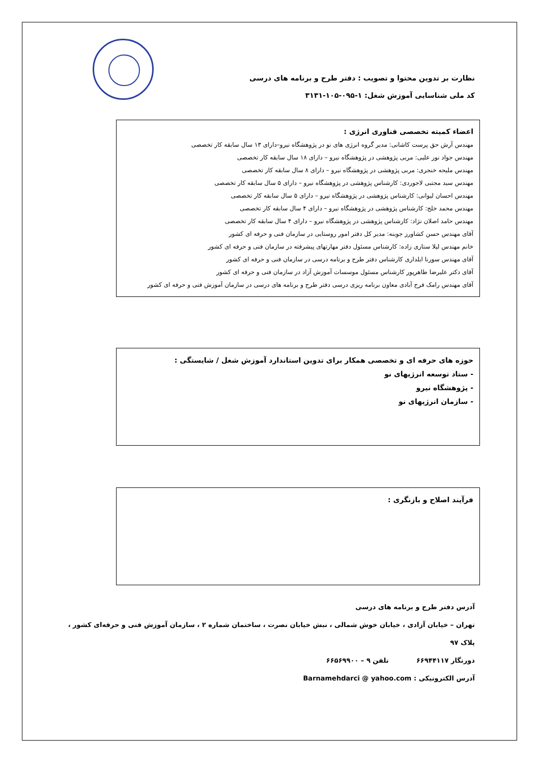نظارت بر تدوین محتوا و تصویب : دفتر طرح و برنامه های درسی
کد ملی شناسایی آموزش شغل: ۱-۰۹۵-۱۰۵-۳۱۳۱
اعضاء کمیته تخصصی فناوری انرژی :
مهندس آرش حق پرست کاشانی: مدیر گروه انرژی های نو در پژوهشگاه نیرو–دارای ۱۳ سال سابقه کار تخصصی
مهندس جواد نور علیی: مربی پژوهشی در پژوهشگاه نیرو – دارای ۱۸ سال سابقه کار تخصصی
مهندس ملیحه خنجری: مربی پژوهشی در پژوهشگاه نیرو – دارای ۸ سال سابقه کار تخصصی
مهندس سید مجتبی لاجوردی: کارشناس پژوهشی در پژوهشگاه نیرو – دارای ۵ سال سابقه کار تخصصی
مهندس احسان لیوانی: کارشناس پژوهشی در پژوهشگاه نیرو – دارای ۵ سال سابقه کار تخصصی
مهندس محمد خلج: کارشناس پژوهشی در پژوهشگاه نیرو – دارای ۴ سال سابقه کار تخصصی
مهندس حامد اصلان نژاد: کارشناس پژوهشی در پژوهشگاه نیرو – دارای ۴ سال سابقه کار تخصصی
آقای مهندس حسن کشاورز جوبنه: مدیر کل دفتر امور روستایی در سازمان فنی و حرفه ای کشور
خانم مهندس لیلا ستاری زاده: کارشناس مسئول دفتر مهارتهای پیشرفته در سازمان فنی و حرفه ای کشور
آقای مهندس سورنا ایلداری کارشناس دفتر طرح و برنامه درسی در سازمان فنی و حرفه ای کشور
آقای دکتر علیرضا طاهرپور کارشناس مسئول موسسات آموزش آزاد در سازمان فنی و حرفه ای کشور
آقای مهندس رامک فرح آبادی معاون برنامه ریزی درسی دفتر طرح و برنامه های درسی در سازمان آموزش فنی و حرفه ای کشور
حوزه های حرفه ای و تخصصی همکار برای تدوین استاندارد آموزش شغل / شایستگی :
- ستاد توسعه انرژیهای نو
- پژوهشگاه نیرو
- سازمان انرژیهای نو
فرآیند اصلاح و بازنگری :
آدرس دفتر طرح و برنامه های درسی
تهران – خیابان آزادی ، خیابان خوش شمالی ، نبش خیابان نصرت ، ساختمان شماره ۲ ، سازمان آموزش فنی و حرفه‌ای کشور ، پلاک ۹۷
دورنگار ۶۶۹۴۴۱۱۷ تلفن ۹ – ۶۶۵۶۹۹۰۰
آدرس الکترونیکی : Barnamehdarci @ yahoo.com